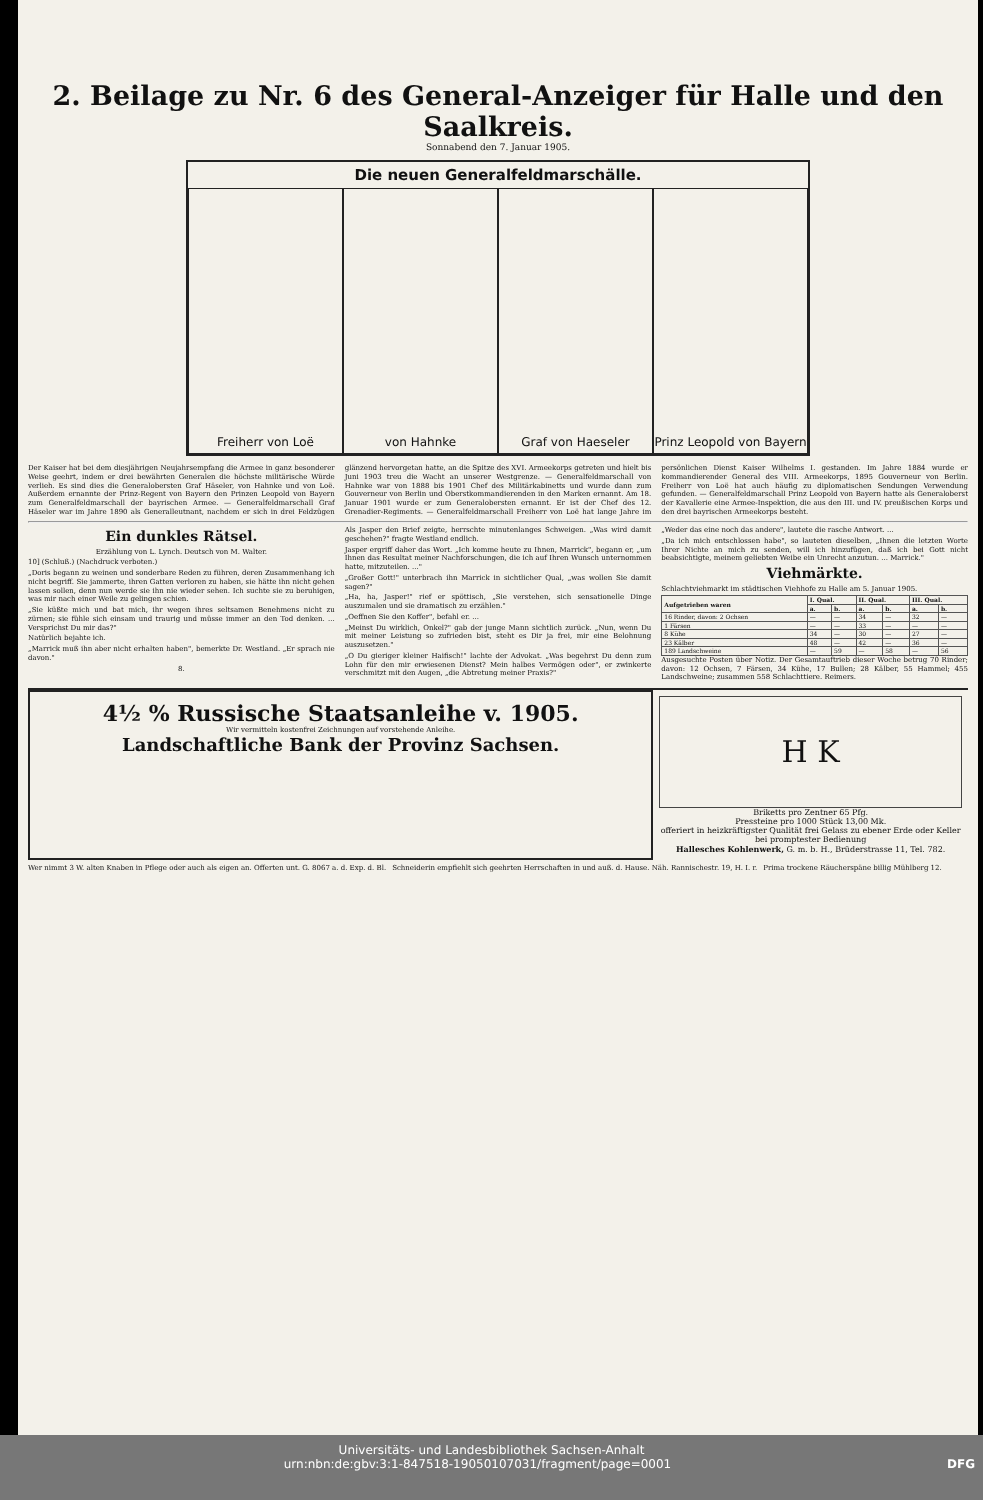2. Beilage zu Nr. 6 des General-Anzeiger für Halle und den Saalkreis.
Sonnabend den 7. Januar 1905.
Die neuen Generalfeldmarschälle.
Freiherr von Loë von Hahnke Graf von Haeseler Prinz Leopold von Bayern
Der Kaiser hat bei dem diesjährigen Neujahrsempfang die Armee in ganz besonderer Weise geehrt, indem er drei bewährten Generalen die höchste militärische Würde verlieh. Es sind dies die Generalobersten Graf Häseler, von Hahnke und von Loë. Außerdem ernannte der Prinz-Regent von Bayern den Prinzen Leopold von Bayern zum Generalfeldmarschall der bayrischen Armee. — Generalfeldmarschall Graf Häseler war im Jahre 1890 als Generalleutnant, nachdem er sich in drei Feldzügen glänzend hervorgetan hatte, an die Spitze des XVI. Armeekorps getreten und hielt bis Juni 1903 treu die Wacht an unserer Westgrenze. — Generalfeldmarschall von Hahnke war von 1888 bis 1901 Chef des Militärkabinetts und wurde dann zum Gouverneur von Berlin und Oberstkommandierenden in den Marken ernannt. Am 18. Januar 1901 wurde er zum Generalobersten ernannt. Er ist der Chef des 12. Grenadier-Regiments. — Generalfeldmarschall Freiherr von Loë hat lange Jahre im persönlichen Dienst Kaiser Wilhelms I. gestanden. Im Jahre 1884 wurde er kommandierender General des VIII. Armeekorps, 1895 Gouverneur von Berlin. Freiherr von Loë hat auch häufig zu diplomatischen Sendungen Verwendung gefunden. — Generalfeldmarschall Prinz Leopold von Bayern hatte als Generaloberst der Kavallerie eine Armee-Inspektion, die aus den III. und IV. preußischen Korps und den drei bayrischen Armeekorps besteht.
Ein dunkles Rätsel.
Erzählung von L. Lynch. Deutsch von M. Walter.
10] (Schluß.) (Nachdruck verboten.)
„Doris begann zu weinen und sonderbare Reden zu führen, deren Zusammenhang ich nicht begriff. Sie jammerte, ihren Gatten verloren zu haben, sie hätte ihn nicht gehen lassen sollen, denn nun werde sie ihn nie wieder sehen. Ich suchte sie zu beruhigen, was mir nach einer Weile zu gelingen schien.
„Sie küßte mich und bat mich, ihr wegen ihres seltsamen Benehmens nicht zu zürnen; sie fühle sich einsam und traurig und müsse immer an den Tod denken. ... Versprichst Du mir das?"
Natürlich bejahte ich.
„Marrick muß ihn aber nicht erhalten haben", bemerkte Dr. Westland. „Er sprach nie davon."
8.
Als Jasper den Brief zeigte, herrschte minutenlanges Schweigen. „Was wird damit geschehen?" fragte Westland endlich.
Jasper ergriff daher das Wort. „Ich komme heute zu Ihnen, Marrick", begann er, „um Ihnen das Resultat meiner Nachforschungen, die ich auf Ihren Wunsch unternommen hatte, mitzuteilen. ..."
„Großer Gott!" unterbrach ihn Marrick in sichtlicher Qual, „was wollen Sie damit sagen?"
„Ha, ha, Jasper!" rief er spöttisch, „Sie verstehen, sich sensationelle Dinge auszumalen und sie dramatisch zu erzählen."
„Oeffnen Sie den Koffer", befahl er. ...
„Meinst Du wirklich, Onkel?" gab der junge Mann sichtlich zurück. „Nun, wenn Du mit meiner Leistung so zufrieden bist, steht es Dir ja frei, mir eine Belohnung auszusetzen."
„O Du gieriger kleiner Haifisch!" lachte der Advokat. „Was begehrst Du denn zum Lohn für den mir erwiesenen Dienst? Mein halbes Vermögen oder", er zwinkerte verschmitzt mit den Augen, „die Abtretung meiner Praxis?"
„Weder das eine noch das andere", lautete die rasche Antwort. ...
„Da ich mich entschlossen habe", so lauteten dieselben, „Ihnen die letzten Worte Ihrer Nichte an mich zu senden, will ich hinzufügen, daß ich bei Gott nicht beabsichtigte, meinem geliebten Weibe ein Unrecht anzutun. ... Marrick."
Viehmärkte.
Schlachtviehmarkt im städtischen Viehhofe zu Halle am 5. Januar 1905.
| Aufgetrieben waren | I. Qual. | | II. Qual. | | III. Qual. | |
| --- | --- | --- | --- | --- | --- | --- |
| | a. | b. | a. | b. | a. | b. |
| 16 Rinder, davon: 2 Ochsen | — | — | 34 | — | 32 | — |
| 1 Färsen | — | — | 33 | — | — | — |
| 8 Kühe | 34 | — | 30 | — | 27 | — |
| 23 Kälber | 48 | — | 42 | — | 36 | — |
| 189 Landschweine | — | 59 | — | 58 | — | 56 |
Ausgesuchte Posten über Notiz. Der Gesamtauftrieb dieser Woche betrug 70 Rinder; davon: 12 Ochsen, 7 Färsen, 34 Kühe, 17 Bullen; 28 Kälber, 55 Hammel; 455 Landschweine; zusammen 558 Schlachttiere. Reimers.
4½ % Russische Staatsanleihe v. 1905.
Wir vermitteln kostenfrei Zeichnungen auf vorstehende Anleihe.
Landschaftliche Bank der Provinz Sachsen.
H K
Briketts pro Zentner 65 Pfg.
Pressteine pro 1000 Stück 13,00 Mk.
offeriert in heizkräftigster Qualität frei Gelass zu ebener Erde oder Keller bei promptester Bedienung
Hallesches Kohlenwerk, G. m. b. H., Brüderstrasse 11, Tel. 782.
Wer nimmt 3 W. alten Knaben in Pflege oder auch als eigen an. Offerten unt. G. 8067 a. d. Exp. d. Bl.
Schneiderin empfiehlt sich geehrten Herrschaften in und auß. d. Hause. Näh. Rannischestr. 19, H. I. r.
Prima trockene Räucherspäne billig Mühlberg 12.
Universitäts- und Landesbibliothek Sachsen-Anhalt
urn:nbn:de:gbv:3:1-847518-19050107031/fragment/page=0001 DFG